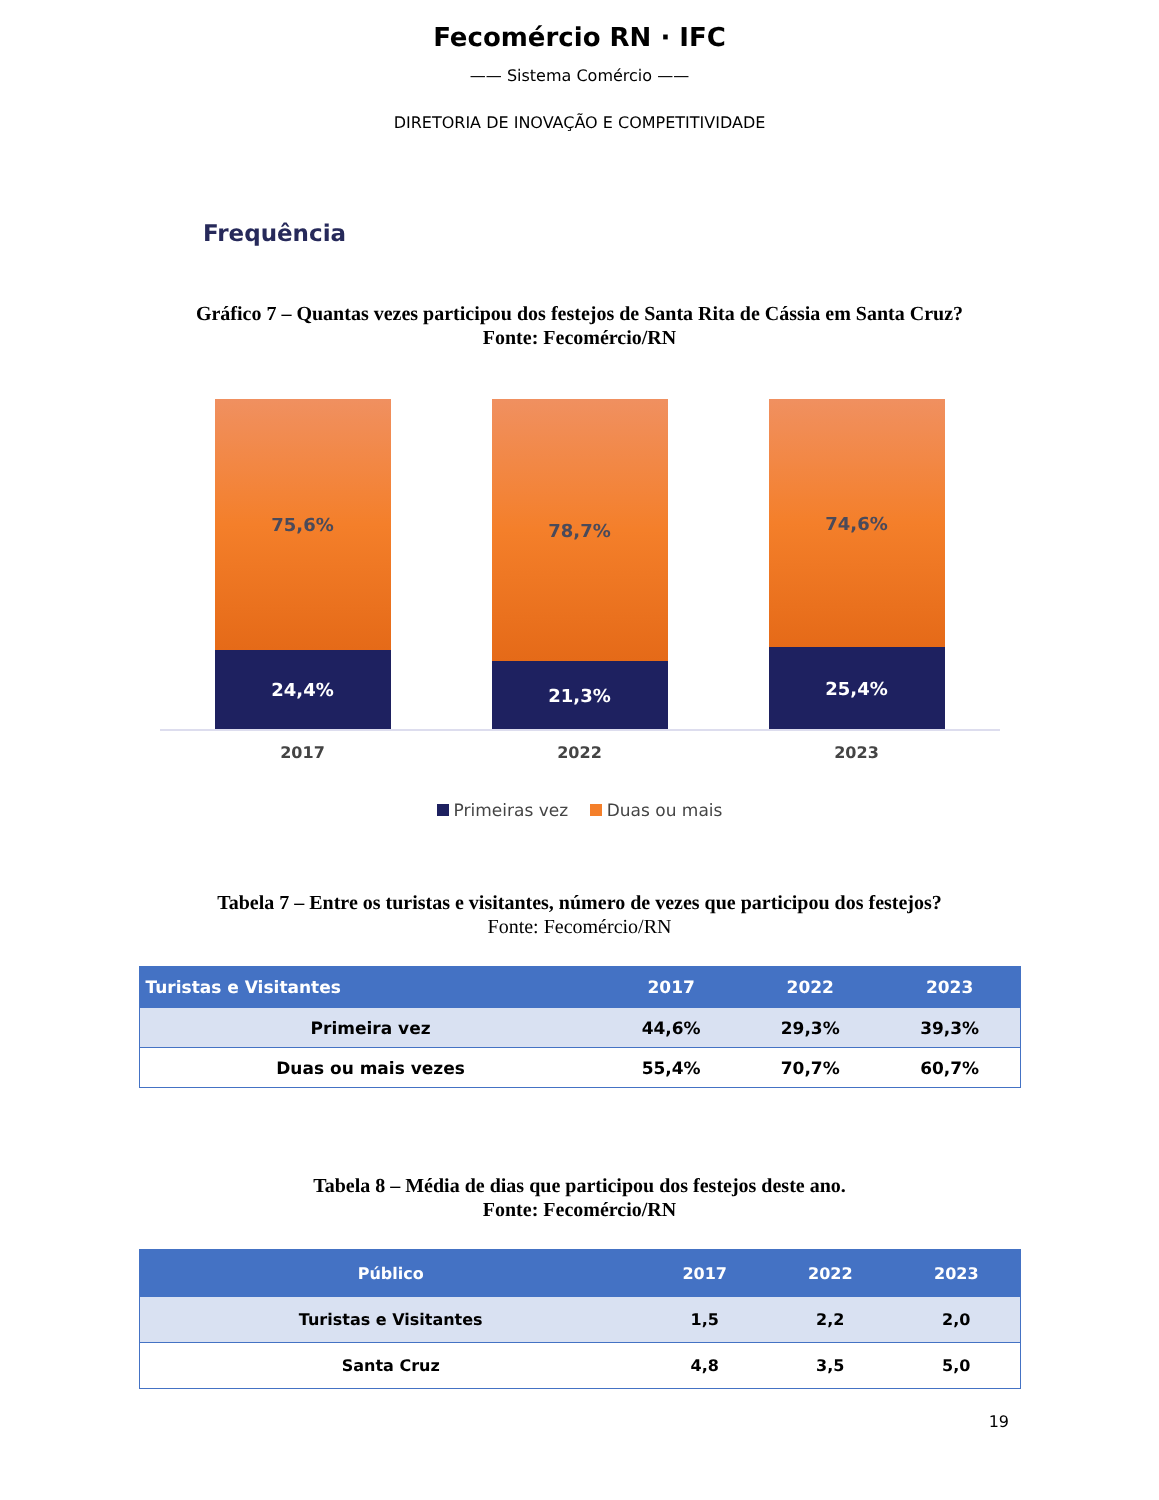Fecomércio RN · IFC
—— Sistema Comércio ——
DIRETORIA DE INOVAÇÃO E COMPETITIVIDADE
Frequência
Gráfico 7 – Quantas vezes participou dos festejos de Santa Rita de Cássia em Santa Cruz?
Fonte: Fecomércio/RN
75,6%
24,4%
78,7%
21,3%
74,6%
25,4%
2017 2022 2023
Primeiras vez Duas ou mais
Tabela 7 – Entre os turistas e visitantes, número de vezes que participou dos festejos?
Fonte: Fecomércio/RN
| Turistas e Visitantes | 2017 | 2022 | 2023 |
| --- | --- | --- | --- |
| Primeira vez | 44,6% | 29,3% | 39,3% |
| Duas ou mais vezes | 55,4% | 70,7% | 60,7% |
Tabela 8 – Média de dias que participou dos festejos deste ano.
Fonte: Fecomércio/RN
| Público | 2017 | 2022 | 2023 |
| --- | --- | --- | --- |
| Turistas e Visitantes | 1,5 | 2,2 | 2,0 |
| Santa Cruz | 4,8 | 3,5 | 5,0 |
19